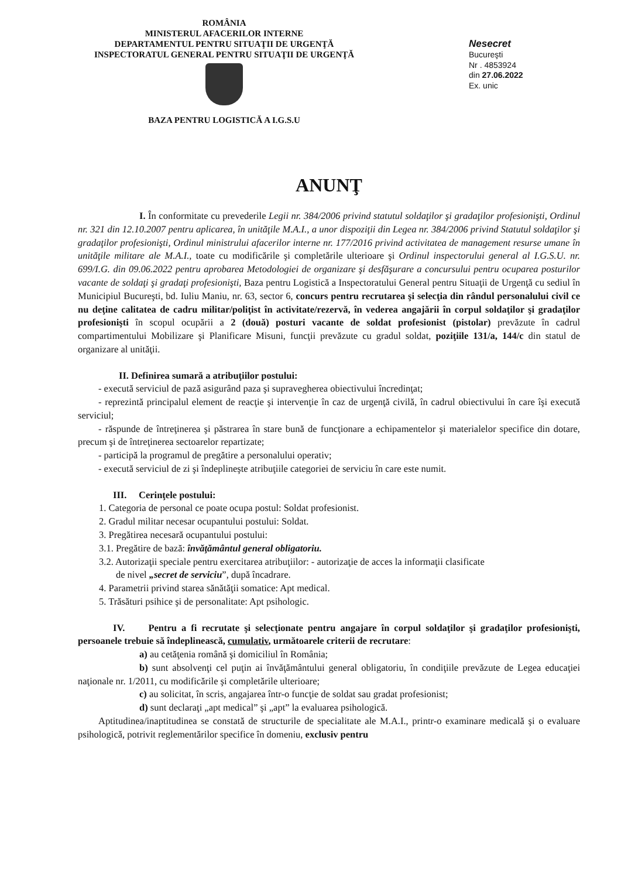ROMÂNIA
MINISTERUL AFACERILOR INTERNE
DEPARTAMENTUL PENTRU SITUAŢII DE URGENŢĂ
INSPECTORATUL GENERAL PENTRU SITUAŢII DE URGENŢĂ
BAZA PENTRU LOGISTICĂ A I.G.S.U
Nesecret
Bucureşti
Nr . 4853924
din 27.06.2022
Ex. unic
ANUNŢ
I. În conformitate cu prevederile Legii nr. 384/2006 privind statutul soldaţilor şi gradaţilor profesionişti, Ordinul nr. 321 din 12.10.2007 pentru aplicarea, în unităţile M.A.I., a unor dispoziţii din Legea nr. 384/2006 privind Statutul soldaţilor şi gradaţilor profesionişti, Ordinul ministrului afacerilor interne nr. 177/2016 privind activitatea de management resurse umane în unităţile militare ale M.A.I., toate cu modificările şi completările ulterioare şi Ordinul inspectorului general al I.G.S.U. nr. 699/I.G. din 09.06.2022 pentru aprobarea Metodologiei de organizare şi desfăşurare a concursului pentru ocuparea posturilor vacante de soldaţi şi gradaţi profesionişti, Baza pentru Logistică a Inspectoratului General pentru Situaţii de Urgenţă cu sediul în Municipiul Bucureşti, bd. Iuliu Maniu, nr. 63, sector 6, concurs pentru recrutarea şi selecţia din rândul personalului civil ce nu deţine calitatea de cadru militar/poliţist în activitate/rezervă, în vederea angajării în corpul soldaţilor şi gradaţilor profesionişti în scopul ocupării a 2 (două) posturi vacante de soldat profesionist (pistolar) prevăzute în cadrul compartimentului Mobilizare şi Planificare Misuni, funcţii prevăzute cu gradul soldat, poziţiile 131/a, 144/c din statul de organizare al unităţii.
II. Definirea sumară a atribuţiilor postului:
- execută serviciul de pază asigurând paza şi supravegherea obiectivului încredinţat;
- reprezintă principalul element de reacţie şi intervenţie în caz de urgenţă civilă, în cadrul obiectivului în care îşi execută serviciul;
- răspunde de întreţinerea şi păstrarea în stare bună de funcţionare a echipamentelor şi materialelor specifice din dotare, precum şi de întreţinerea sectoarelor repartizate;
- participă la programul de pregătire a personalului operativ;
- execută serviciul de zi şi îndeplineşte atribuţiile categoriei de serviciu în care este numit.
III. Cerinţele postului:
1. Categoria de personal ce poate ocupa postul: Soldat profesionist.
2. Gradul militar necesar ocupantului postului: Soldat.
3. Pregătirea necesară ocupantului postului:
3.1. Pregătire de bază: învăţământul general obligatoriu.
3.2. Autorizaţii speciale pentru exercitarea atribuţiilor: - autorizaţie de acces la informaţii clasificate
de nivel „secret de serviciu”, după încadrare.
4. Parametrii privind starea sănătăţii somatice: Apt medical.
5. Trăsături psihice şi de personalitate: Apt psihologic.
IV. Pentru a fi recrutate şi selecţionate pentru angajare în corpul soldaţilor şi gradaţilor profesionişti, persoanele trebuie să îndeplinească, cumulativ, următoarele criterii de recrutare:
a) au cetăţenia română şi domiciliul în România;
b) sunt absolvenţi cel puţin ai învăţământului general obligatoriu, în condiţiile prevăzute de Legea educaţiei naţionale nr. 1/2011, cu modificările şi completările ulterioare;
c) au solicitat, în scris, angajarea într-o funcţie de soldat sau gradat profesionist;
d) sunt declaraţi „apt medical” şi „apt” la evaluarea psihologică.
Aptitudinea/inaptitudinea se constată de structurile de specialitate ale M.A.I., printr-o examinare medicală şi o evaluare psihologică, potrivit reglementărilor specifice în domeniu, exclusiv pentru